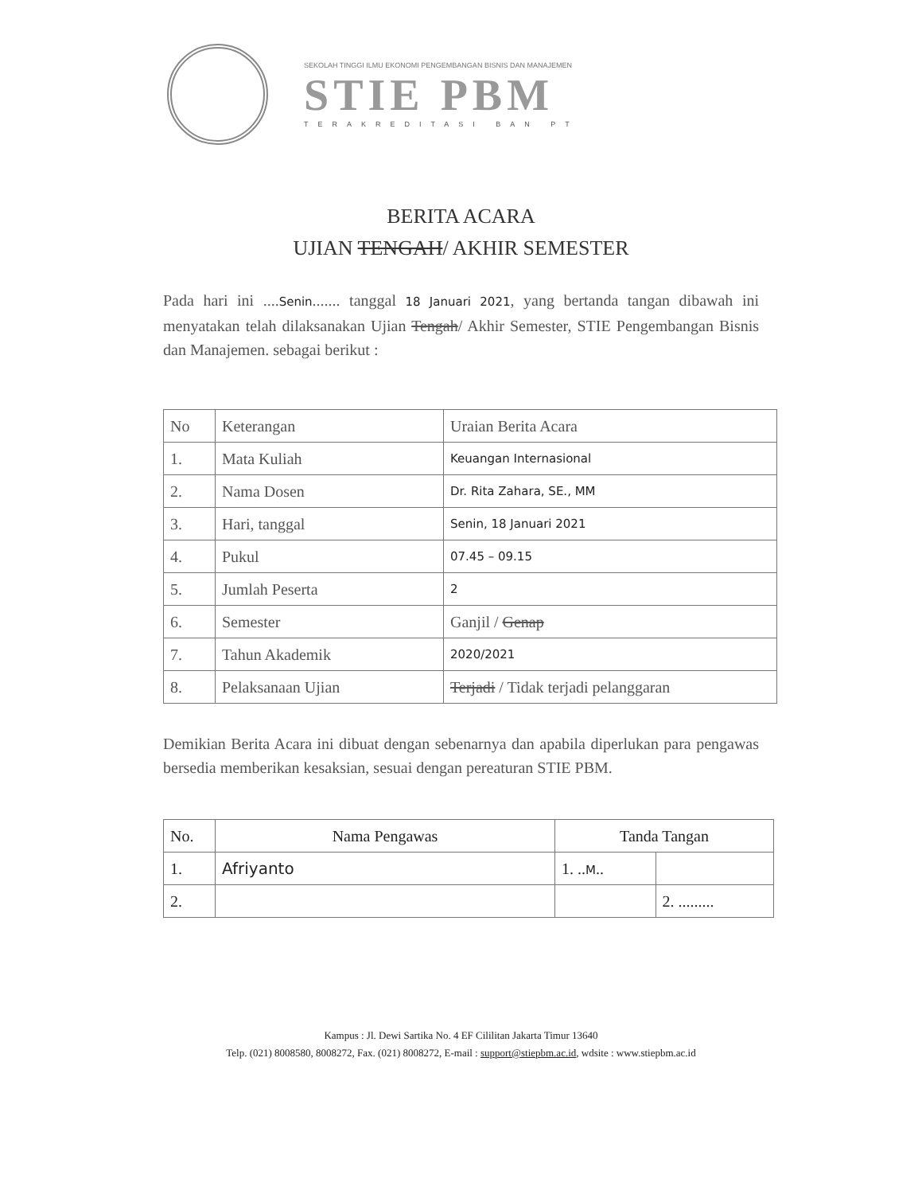SEKOLAH TINGGI ILMU EKONOMI PENGEMBANGAN BISNIS DAN MANAJEMEN
STIE PBM
TERAKREDITASI BAN PT
BERITA ACARA
UJIAN TENGAH/ AKHIR SEMESTER
Pada hari ini ....Senin....... tanggal 18 Januari 2021, yang bertanda tangan dibawah ini menyatakan telah dilaksanakan Ujian Tengah/ Akhir Semester, STIE Pengembangan Bisnis dan Manajemen. sebagai berikut :
| No | Keterangan | Uraian Berita Acara |
| --- | --- | --- |
| 1. | Mata Kuliah | Keuangan Internasional |
| 2. | Nama Dosen | Dr. Rita Zahara, SE., MM |
| 3. | Hari, tanggal | Senin, 18 Januari 2021 |
| 4. | Pukul | 07.45 – 09.15 |
| 5. | Jumlah Peserta | 2 |
| 6. | Semester | Ganjil / Genap |
| 7. | Tahun Akademik | 2020/2021 |
| 8. | Pelaksanaan Ujian | Terjadi / Tidak terjadi pelanggaran |
Demikian Berita Acara ini dibuat dengan sebenarnya dan apabila diperlukan para pengawas bersedia memberikan kesaksian, sesuai dengan pereaturan STIE PBM.
| No. | Nama Pengawas | Tanda Tangan | |
| --- | --- | --- | --- |
| 1. | Afriyanto | 1. .. M .. | |
| 2. | | | 2. ......... |
Kampus : Jl. Dewi Sartika No. 4 EF Cililitan Jakarta Timur 13640
Telp. (021) 8008580, 8008272, Fax. (021) 8008272, E-mail : support@stiepbm.ac.id, wdsite : www.stiepbm.ac.id